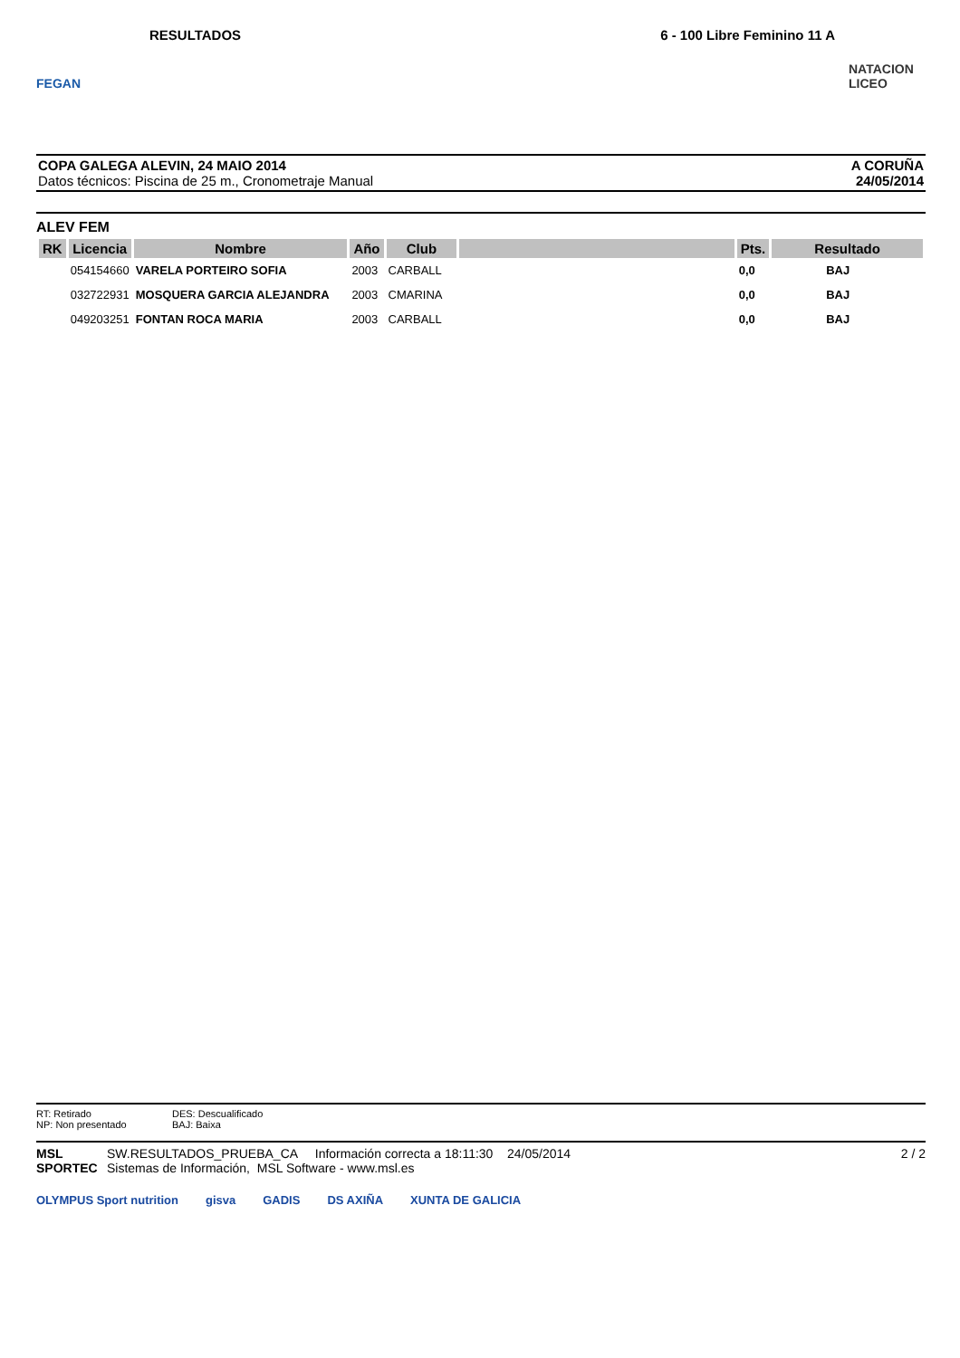FEGAN
RESULTADOS 6 - 100 Libre Feminino 11 A
NATACION LICEO
COPA GALEGA ALEVIN, 24 MAIO 2014
Datos técnicos: Piscina de 25 m., Cronometraje Manual
A CORUÑA
24/05/2014
ALEV FEM
| RK | Licencia | Nombre | Año | Club | | Pts. | Resultado |
| --- | --- | --- | --- | --- | --- | --- | --- |
| | 054154660 | VARELA PORTEIRO SOFIA | 2003 | CARBALL | | 0,0 | BAJ |
| | 032722931 | MOSQUERA GARCIA ALEJANDRA | 2003 | CMARINA | | 0,0 | BAJ |
| | 049203251 | FONTAN ROCA MARIA | 2003 | CARBALL | | 0,0 | BAJ |
RT: Retirado
NP: Non presentado
DES: Descualificado
BAJ: Baixa
MSL SPORTEC
SW.RESULTADOS_PRUEBA_CA Información correcta a 18:11:30 24/05/2014
Sistemas de Información, MSL Software - www.msl.es
2 / 2
OLYMPUS Sport nutrition gisva GADIS DS AXIÑA XUNTA DE GALICIA